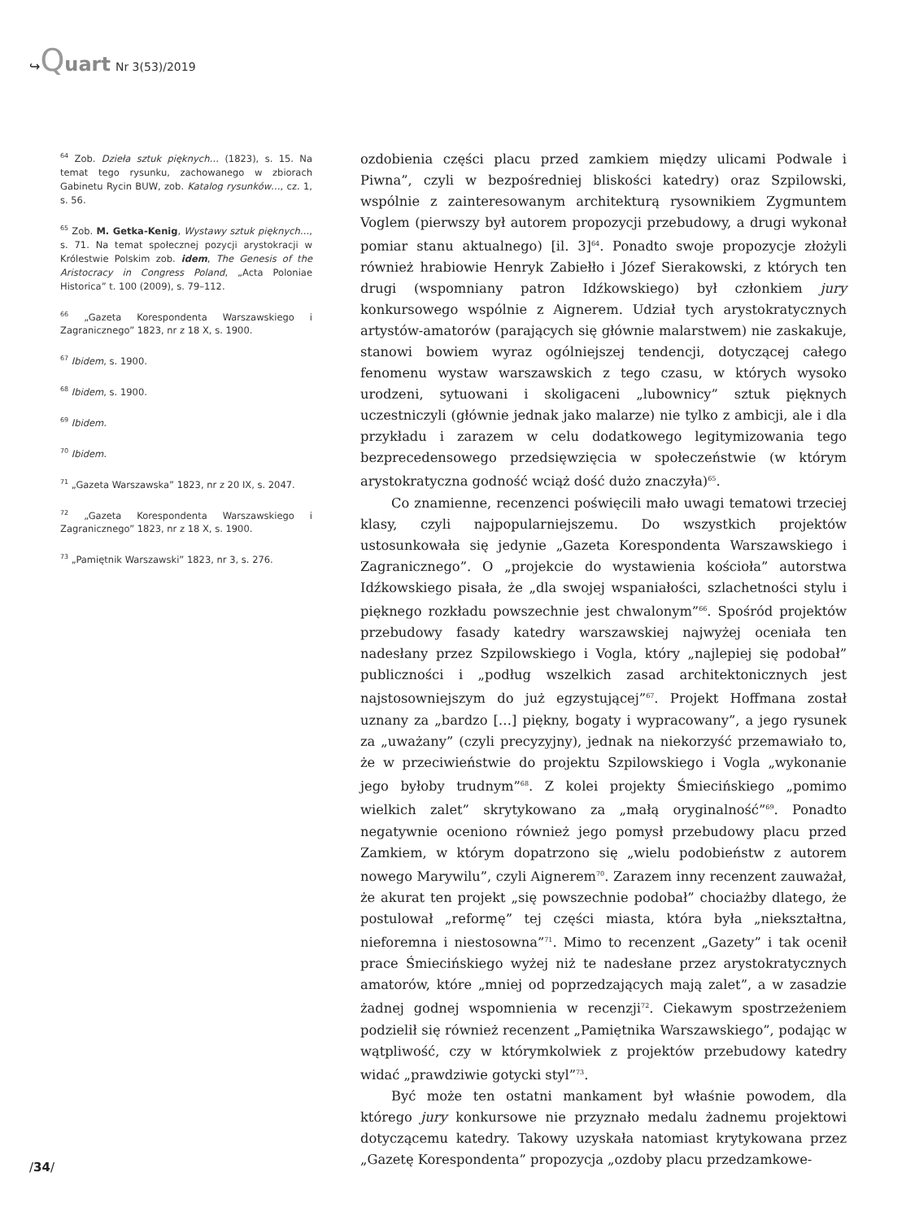↪Quart Nr 3(53)/2019
<sup>64</sup> Zob. Dzieła sztuk pięknych… (1823), s. 15. Na temat tego rysunku, zachowanego w zbiorach Gabinetu Rycin BUW, zob. Katalog rysunków…, cz. 1, s. 56.
<sup>65</sup> Zob. M. Getka-Kenig, Wystawy sztuk pięknych…, s. 71. Na temat społecznej pozycji arystokracji w Królestwie Polskim zob. idem, The Genesis of the Aristocracy in Congress Poland, „Acta Poloniae Historica” t. 100 (2009), s. 79–112.
<sup>66</sup> „Gazeta Korespondenta Warszawskiego i Zagranicznego” 1823, nr z 18 X, s. 1900.
<sup>67</sup> Ibidem, s. 1900.
<sup>68</sup> Ibidem, s. 1900.
<sup>69</sup> Ibidem.
<sup>70</sup> Ibidem.
<sup>71</sup> „Gazeta Warszawska” 1823, nr z 20 IX, s. 2047.
<sup>72</sup> „Gazeta Korespondenta Warszawskiego i Zagranicznego” 1823, nr z 18 X, s. 1900.
<sup>73</sup> „Pamiętnik Warszawski” 1823, nr 3, s. 276.
ozdobienia części placu przed zamkiem między ulicami Podwale i Piwna”, czyli w bezpośredniej bliskości katedry) oraz Szpilowski, wspólnie z zainteresowanym architekturą rysownikiem Zygmuntem Voglem (pierwszy był autorem propozycji przebudowy, a drugi wykonał pomiar stanu aktualnego) [il. 3]<sup>64</sup>. Ponadto swoje propozycje złożyli również hrabiowie Henryk Zabiełło i Józef Sierakowski, z których ten drugi (wspomniany patron Idźkowskiego) był członkiem jury konkursowego wspólnie z Aignerem. Udział tych arystokratycznych artystów-amatorów (parających się głównie malarstwem) nie zaskakuje, stanowi bowiem wyraz ogólniejszej tendencji, dotyczącej całego fenomenu wystaw warszawskich z tego czasu, w których wysoko urodzeni, sytuowani i skoligaceni „lubownicy” sztuk pięknych uczestniczyli (głównie jednak jako malarze) nie tylko z ambicji, ale i dla przykładu i zarazem w celu dodatkowego legitymizowania tego bezprecedensowego przedsięwzięcia w społeczeństwie (w którym arystokratyczna godność wciąż dość dużo znaczyła)<sup>65</sup>.
Co znamienne, recenzenci poświęcili mało uwagi tematowi trzeciej klasy, czyli najpopularniejszemu. Do wszystkich projektów ustosunkowała się jedynie „Gazeta Korespondenta Warszawskiego i Zagranicznego”. O „projekcie do wystawienia kościoła” autorstwa Idźkowskiego pisała, że „dla swojej wspaniałości, szlachetności stylu i pięknego rozkładu powszechnie jest chwalonym”<sup>66</sup>. Spośród projektów przebudowy fasady katedry warszawskiej najwyżej oceniała ten nadesłany przez Szpilowskiego i Vogla, który „najlepiej się podobał” publiczności i „podług wszelkich zasad architektonicznych jest najstosowniejszym do już egzystującej”<sup>67</sup>. Projekt Hoffmana został uznany za „bardzo […] piękny, bogaty i wypracowany”, a jego rysunek za „uważany” (czyli precyzyjny), jednak na niekorzyść przemawiało to, że w przeciwieństwie do projektu Szpilowskiego i Vogla „wykonanie jego byłoby trudnym”<sup>68</sup>. Z kolei projekty Śmiecińskiego „pomimo wielkich zalet” skrytykowano za „małą oryginalność”<sup>69</sup>. Ponadto negatywnie oceniono również jego pomysł przebudowy placu przed Zamkiem, w którym dopatrzono się „wielu podobieństw z autorem nowego Marywilu”, czyli Aignerem<sup>70</sup>. Zarazem inny recenzent zauważał, że akurat ten projekt „się powszechnie podobał” chociażby dlatego, że postulował „reformę” tej części miasta, która była „niekształtna, nieforemna i niestosowna”<sup>71</sup>. Mimo to recenzent „Gazety” i tak ocenił prace Śmiecińskiego wyżej niż te nadesłane przez arystokratycznych amatorów, które „mniej od poprzedzających mają zalet”, a w zasadzie żadnej godnej wspomnienia w recenzji<sup>72</sup>. Ciekawym spostrzeżeniem podzielił się również recenzent „Pamiętnika Warszawskiego”, podając w wątpliwość, czy w którymkolwiek z projektów przebudowy katedry widać „prawdziwie gotycki styl”<sup>73</sup>.
Być może ten ostatni mankament był właśnie powodem, dla którego jury konkursowe nie przyznało medalu żadnemu projektowi dotyczącemu katedry. Takowy uzyskała natomiast krytykowana przez „Gazetę Korespondenta” propozycja „ozdoby placu przedzamkowe-
/34/